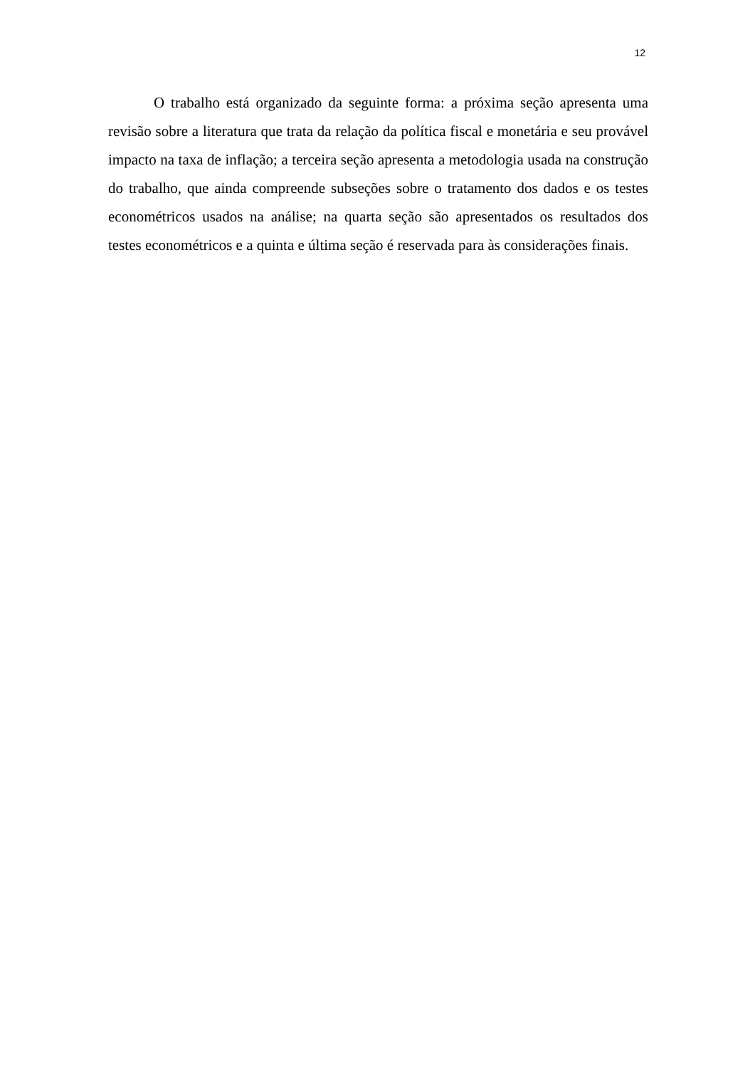12
O trabalho está organizado da seguinte forma: a próxima seção apresenta uma revisão sobre a literatura que trata da relação da política fiscal e monetária e seu provável impacto na taxa de inflação; a terceira seção apresenta a metodologia usada na construção do trabalho, que ainda compreende subseções sobre o tratamento dos dados e os testes econométricos usados na análise; na quarta seção são apresentados os resultados dos testes econométricos e a quinta e última seção é reservada para às considerações finais.